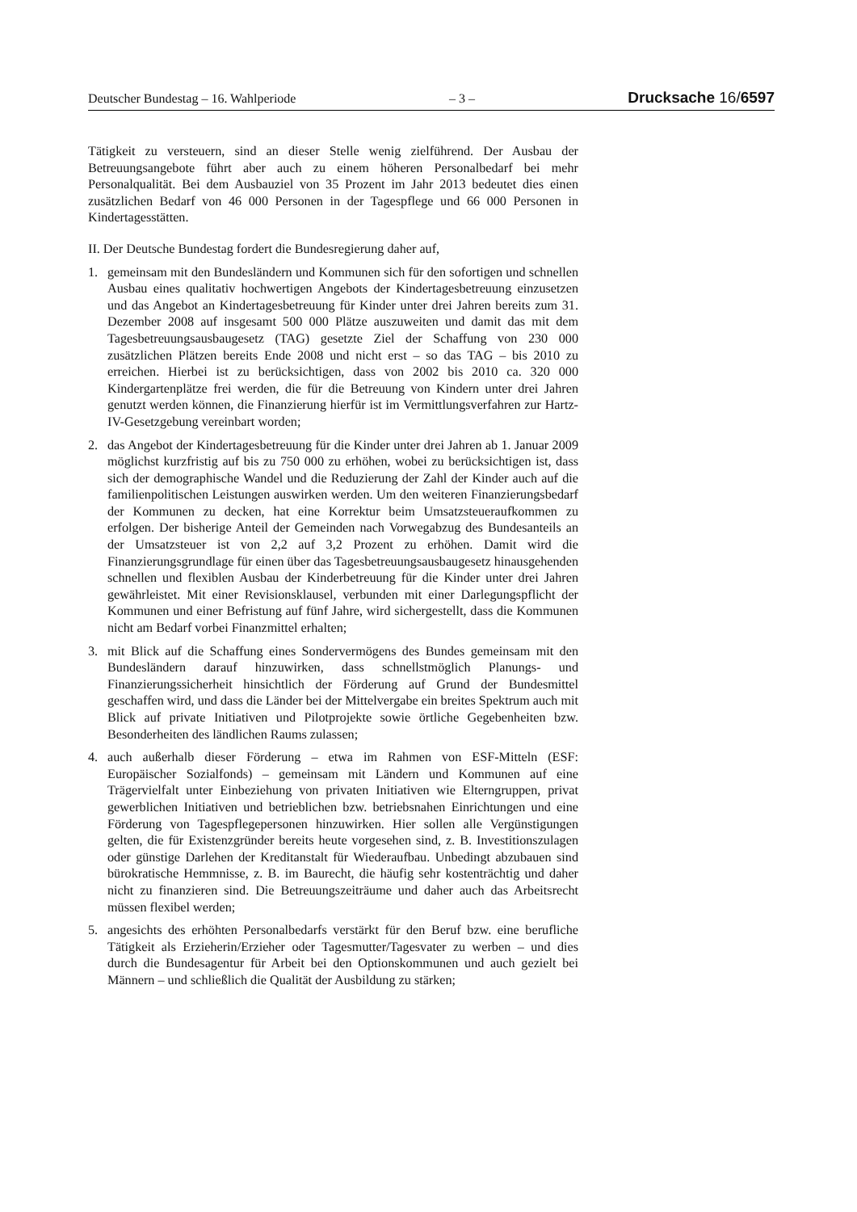Deutscher Bundestag – 16. Wahlperiode – 3 – Drucksache 16/6597
Tätigkeit zu versteuern, sind an dieser Stelle wenig zielführend. Der Ausbau der Betreuungsangebote führt aber auch zu einem höheren Personalbedarf bei mehr Personalqualität. Bei dem Ausbauziel von 35 Prozent im Jahr 2013 bedeutet dies einen zusätzlichen Bedarf von 46 000 Personen in der Tagespflege und 66 000 Personen in Kindertagesstätten.
II. Der Deutsche Bundestag fordert die Bundesregierung daher auf,
1. gemeinsam mit den Bundesländern und Kommunen sich für den sofortigen und schnellen Ausbau eines qualitativ hochwertigen Angebots der Kindertagesbetreuung einzusetzen und das Angebot an Kindertagesbetreuung für Kinder unter drei Jahren bereits zum 31. Dezember 2008 auf insgesamt 500 000 Plätze auszuweiten und damit das mit dem Tagesbetreuungsausbaugesetz (TAG) gesetzte Ziel der Schaffung von 230 000 zusätzlichen Plätzen bereits Ende 2008 und nicht erst – so das TAG – bis 2010 zu erreichen. Hierbei ist zu berücksichtigen, dass von 2002 bis 2010 ca. 320 000 Kindergartenplätze frei werden, die für die Betreuung von Kindern unter drei Jahren genutzt werden können, die Finanzierung hierfür ist im Vermittlungsverfahren zur Hartz-IV-Gesetzgebung vereinbart worden;
2. das Angebot der Kindertagesbetreuung für die Kinder unter drei Jahren ab 1. Januar 2009 möglichst kurzfristig auf bis zu 750 000 zu erhöhen, wobei zu berücksichtigen ist, dass sich der demographische Wandel und die Reduzierung der Zahl der Kinder auch auf die familienpolitischen Leistungen auswirken werden. Um den weiteren Finanzierungsbedarf der Kommunen zu decken, hat eine Korrektur beim Umsatzsteueraufkommen zu erfolgen. Der bisherige Anteil der Gemeinden nach Vorwegabzug des Bundesanteils an der Umsatzsteuer ist von 2,2 auf 3,2 Prozent zu erhöhen. Damit wird die Finanzierungsgrundlage für einen über das Tagesbetreuungsausbaugesetz hinausgehenden schnellen und flexiblen Ausbau der Kinderbetreuung für die Kinder unter drei Jahren gewährleistet. Mit einer Revisionsklausel, verbunden mit einer Darlegungspflicht der Kommunen und einer Befristung auf fünf Jahre, wird sichergestellt, dass die Kommunen nicht am Bedarf vorbei Finanzmittel erhalten;
3. mit Blick auf die Schaffung eines Sondervermögens des Bundes gemeinsam mit den Bundesländern darauf hinzuwirken, dass schnellstmöglich Planungs- und Finanzierungssicherheit hinsichtlich der Förderung auf Grund der Bundesmittel geschaffen wird, und dass die Länder bei der Mittelvergabe ein breites Spektrum auch mit Blick auf private Initiativen und Pilotprojekte sowie örtliche Gegebenheiten bzw. Besonderheiten des ländlichen Raums zulassen;
4. auch außerhalb dieser Förderung – etwa im Rahmen von ESF-Mitteln (ESF: Europäischer Sozialfonds) – gemeinsam mit Ländern und Kommunen auf eine Trägervielfalt unter Einbeziehung von privaten Initiativen wie Elterngruppen, privat gewerblichen Initiativen und betrieblichen bzw. betriebsnahen Einrichtungen und eine Förderung von Tagespflegepersonen hinzuwirken. Hier sollen alle Vergünstigungen gelten, die für Existenzgründer bereits heute vorgesehen sind, z. B. Investitionszulagen oder günstige Darlehen der Kreditanstalt für Wiederaufbau. Unbedingt abzubauen sind bürokratische Hemmnisse, z. B. im Baurecht, die häufig sehr kostenträchtig und daher nicht zu finanzieren sind. Die Betreuungszeiträume und daher auch das Arbeitsrecht müssen flexibel werden;
5. angesichts des erhöhten Personalbedarfs verstärkt für den Beruf bzw. eine berufliche Tätigkeit als Erzieherin/Erzieher oder Tagesmutter/Tagesvater zu werben – und dies durch die Bundesagentur für Arbeit bei den Optionskommunen und auch gezielt bei Männern – und schließlich die Qualität der Ausbildung zu stärken;